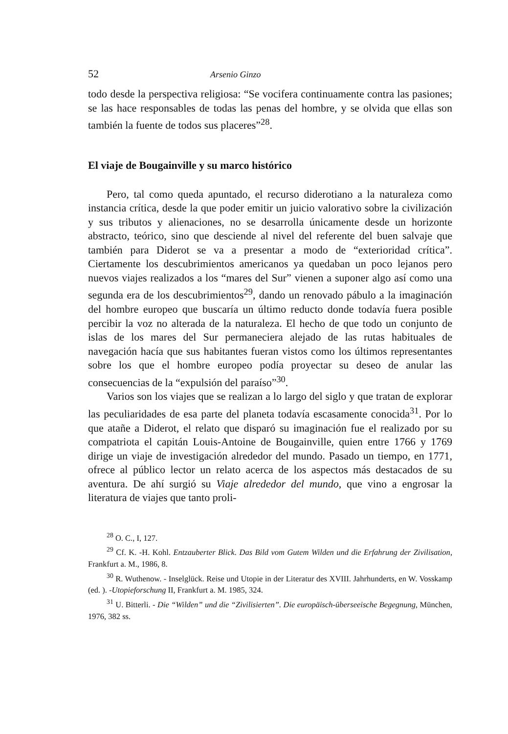52 Arsenio Ginzo
todo desde la perspectiva religiosa: “Se vocifera continuamente contra las pasiones; se las hace responsables de todas las penas del hombre, y se olvida que ellas son también la fuente de todos sus placeres”<sup>28</sup>.
El viaje de Bougainville y su marco histórico
Pero, tal como queda apuntado, el recurso diderotiano a la naturaleza como instancia crítica, desde la que poder emitir un juicio valorativo sobre la civilización y sus tributos y alienaciones, no se desarrolla únicamente desde un horizonte abstracto, teórico, sino que desciende al nivel del referente del buen salvaje que también para Diderot se va a presentar a modo de “exterio­ridad crítica”. Ciertamente los descubrimientos americanos ya quedaban un poco lejanos pero nuevos viajes realizados a los “mares del Sur” vienen a suponer algo así como una segunda era de los descubrimientos<sup>29</sup>, dando un renovado pábulo a la imaginación del hombre europeo que buscaría un últi­mo reducto donde todavía fuera posible percibir la voz no alterada de la natu­raleza. El hecho de que todo un conjunto de islas de los mares del Sur per­maneciera alejado de las rutas habituales de navegación hacía que sus habi­tantes fueran vistos como los últimos representantes sobre los que el hombre europeo podía proyectar su deseo de anular las consecuencias de la “expul­sión del paraíso”<sup>30</sup>.
Varios son los viajes que se realizan a lo largo del siglo y que tratan de explorar las peculiaridades de esa parte del planeta todavía escasamente conocida<sup>31</sup>. Por lo que atañe a Diderot, el relato que disparó su imaginación fue el realizado por su compatriota el capitán Louis-Antoine de Bougainville, quien entre 1766 y 1769 dirige un viaje de investigación alrededor del mundo. Pasado un tiempo, en 1771, ofrece al público lector un relato acerca de los aspectos más destacados de su aventura. De ahí surgió su Viaje alre­dedor del mundo, que vino a engrosar la literatura de viajes que tanto proli-
<sup>28</sup> O. C., I, 127.
<sup>29</sup> Cf. K. -H. Kohl. Entzauberter Blick. Das Bild vom Gutem Wilden und die Erfahrung der Zivilisation, Frankfurt a. M., 1986, 8.
<sup>30</sup> R. Wuthenow. - Inselglück. Reise und Utopie in der Literatur des XVIII. Jahrhunderts, en W. Vosskamp (ed. ). -Utopieforschung II, Frankfurt a. M. 1985, 324.
<sup>31</sup> U. Bitterli. - Die “Wilden” und die “Zivilisierten”. Die europäisch-überseeische Begegnung, München, 1976, 382 ss.